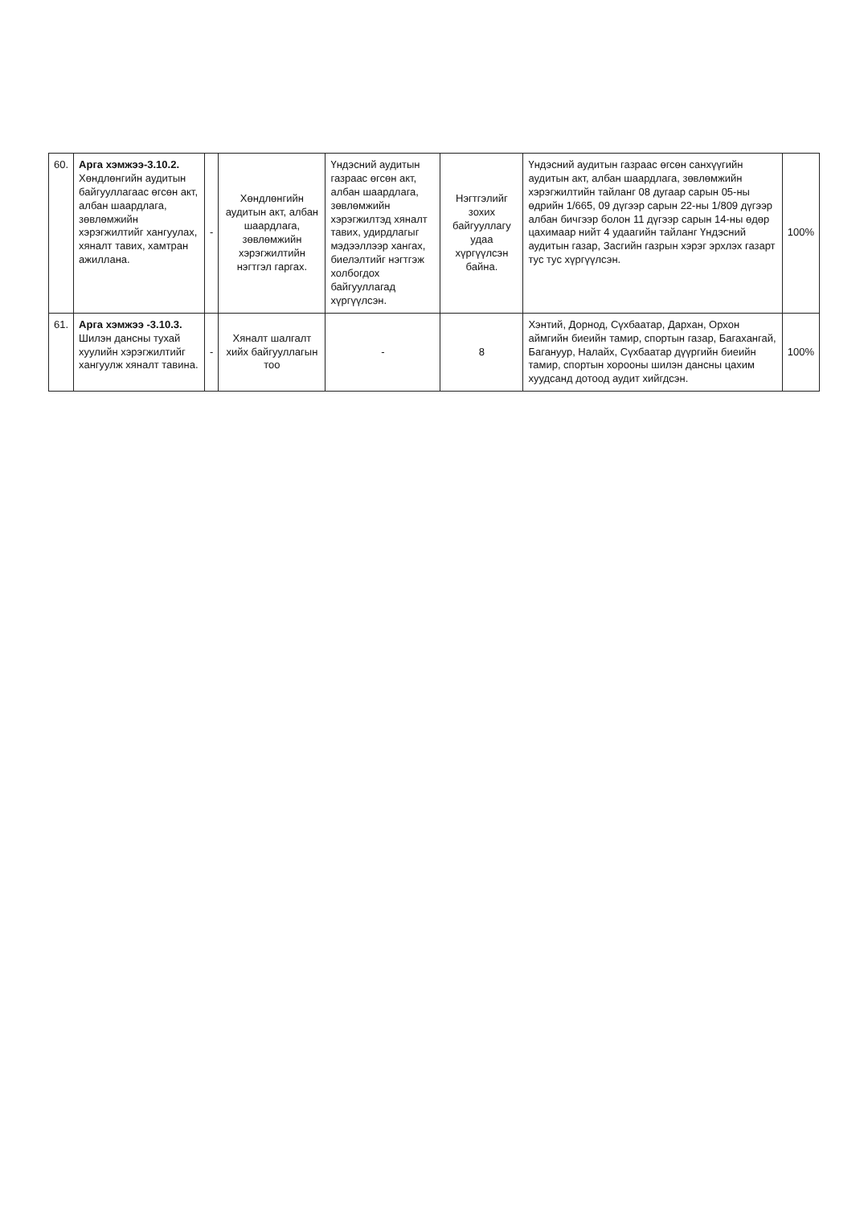| 60. | Арга хэмжээ-3.10.2. Хөндлөнгийн аудитын байгууллагаас өгсөн акт, албан шаардлага, зөвлөмжийн хэрэгжилтийг хангуулах, хяналт тавих, хамтран ажиллана. | - | Хөндлөнгийн аудитын акт, албан шаардлага, зөвлөмжийн хэрэгжилтийн нэгтгэл гаргах. | Үндэсний аудитын газраас өгсөн акт, албан шаардлага, зөвлөмжийн хэрэгжилтэд хяналт тавих, удирдлагыг мэдээллээр хангах, биелэлтийг нэгтгэж холбогдох байгууллагад хүргүүлсэн. | Нэгтгэлийг зохих байгууллагу удаа хүргүүлсэн байна. | Үндэсний аудитын газраас өгсөн санхүүгийн аудитын акт, албан шаардлага, зөвлөмжийн хэрэгжилтийн тайланг 08 дугаар сарын 05-ны өдрийн 1/665, 09 дүгээр сарын 22-ны 1/809 дүгээр албан бичгээр болон 11 дүгээр сарын 14-ны өдөр цахимаар нийт 4 удаагийн тайланг Үндэсний аудитын газар, Засгийн газрын хэрэг эрхлэх газарт тус тус хүргүүлсэн. | 100% |
| 61. | Арга хэмжээ -3.10.3. Шилэн дансны тухай хуулийн хэрэгжилтийг хангуулж хяналт тавина. | - | Хяналт шалгалт хийх байгууллагын тоо | - | 8 | Хэнтий, Дорнод, Сүхбаатар, Дархан, Орхон аймгийн биеийн тамир, спортын газар, Багахангай, Багануур, Налайх, Сүхбаатар дүүргийн биеийн тамир, спортын хорооны шилэн дансны цахим хуудсанд дотоод аудит хийгдсэн. | 100% |